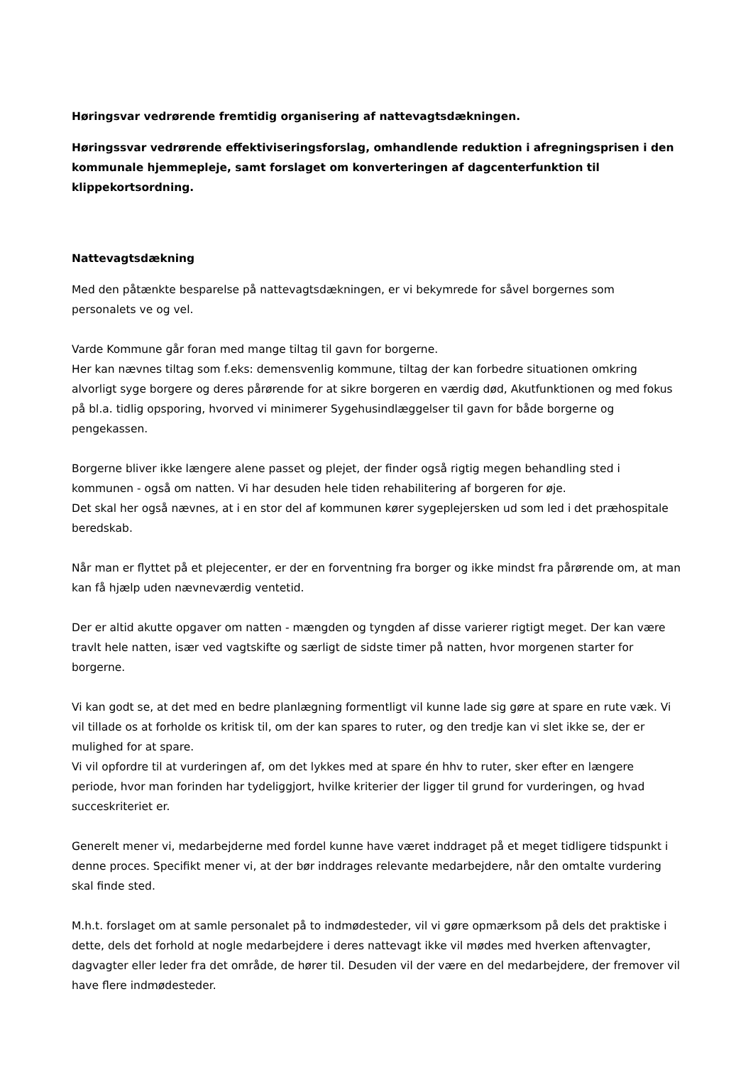Høringsvar vedrørende fremtidig organisering af nattevagtsdækningen.
Høringssvar vedrørende effektiviseringsforslag, omhandlende reduktion i afregningsprisen i den kommunale hjemmepleje, samt forslaget om konverteringen af dagcenterfunktion til klippekortsordning.
Nattevagtsdækning
Med den påtænkte besparelse på nattevagtsdækningen, er vi bekymrede for såvel borgernes som personalets ve og vel.
Varde Kommune går foran med mange tiltag til gavn for borgerne.
Her kan nævnes tiltag som f.eks: demensvenlig kommune, tiltag der kan forbedre situationen omkring alvorligt syge borgere og deres pårørende for at sikre borgeren en værdig død, Akutfunktionen og med fokus på bl.a. tidlig opsporing, hvorved vi minimerer Sygehusindlæggelser til gavn for både borgerne og pengekassen.
Borgerne bliver ikke længere alene passet og plejet, der finder også rigtig megen behandling sted i kommunen - også om natten. Vi har desuden hele tiden rehabilitering af borgeren for øje.
Det skal her også nævnes, at i en stor del af kommunen kører sygeplejersken ud som led i det præhospitale beredskab.
Når man er flyttet på et plejecenter, er der en forventning fra borger og ikke mindst fra pårørende om, at man kan få hjælp uden nævneværdig ventetid.
Der er altid akutte opgaver om natten - mængden og tyngden af disse varierer rigtigt meget. Der kan være travlt hele natten, især ved vagtskifte og særligt de sidste timer på natten, hvor morgenen starter for borgerne.
Vi kan godt se, at det med en bedre planlægning formentligt vil kunne lade sig gøre at spare en rute væk. Vi vil tillade os at forholde os kritisk til, om der kan spares to ruter, og den tredje kan vi slet ikke se, der er mulighed for at spare.
Vi vil opfordre til at vurderingen af, om det lykkes med at spare én hhv to ruter, sker efter en længere periode, hvor man forinden har tydeliggjort, hvilke kriterier der ligger til grund for vurderingen, og hvad succeskriteriet er.
Generelt mener vi, medarbejderne med fordel kunne have været inddraget på et meget tidligere tidspunkt i denne proces. Specifikt mener vi, at der bør inddrages relevante medarbejdere, når den omtalte vurdering skal finde sted.
M.h.t. forslaget om at samle personalet på to indmødesteder, vil vi gøre opmærksom på dels det praktiske i dette, dels det forhold at nogle medarbejdere i deres nattevagt ikke vil mødes med hverken aftenvagter, dagvagter eller leder fra det område, de hører til. Desuden vil der være en del medarbejdere, der fremover vil have flere indmødesteder.